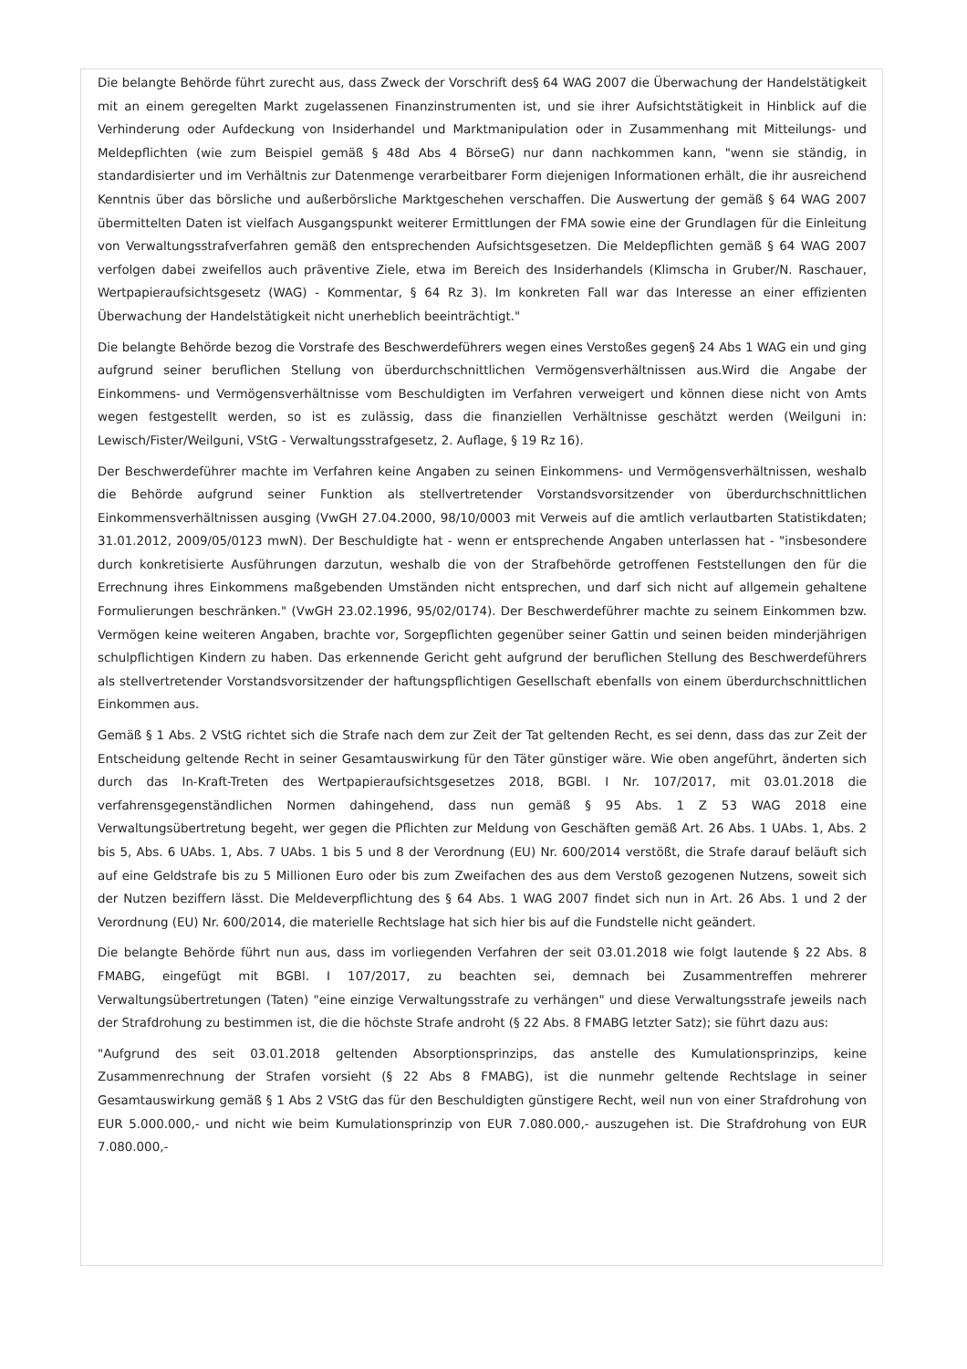Die belangte Behörde führt zurecht aus, dass Zweck der Vorschrift des§ 64 WAG 2007 die Überwachung der Handelstätigkeit mit an einem geregelten Markt zugelassenen Finanzinstrumenten ist, und sie ihrer Aufsichtstätigkeit in Hinblick auf die Verhinderung oder Aufdeckung von Insiderhandel und Marktmanipulation oder in Zusammenhang mit Mitteilungs- und Meldepflichten (wie zum Beispiel gemäß § 48d Abs 4 BörseG) nur dann nachkommen kann, "wenn sie ständig, in standardisierter und im Verhältnis zur Datenmenge verarbeitbarer Form diejenigen Informationen erhält, die ihr ausreichend Kenntnis über das börsliche und außerbörsliche Marktgeschehen verschaffen. Die Auswertung der gemäß § 64 WAG 2007 übermittelten Daten ist vielfach Ausgangspunkt weiterer Ermittlungen der FMA sowie eine der Grundlagen für die Einleitung von Verwaltungsstrafverfahren gemäß den entsprechenden Aufsichtsgesetzen. Die Meldepflichten gemäß § 64 WAG 2007 verfolgen dabei zweifellos auch präventive Ziele, etwa im Bereich des Insiderhandels (Klimscha in Gruber/N. Raschauer, Wertpapieraufsichtsgesetz (WAG) - Kommentar, § 64 Rz 3). Im konkreten Fall war das Interesse an einer effizienten Überwachung der Handelstätigkeit nicht unerheblich beeinträchtigt."
Die belangte Behörde bezog die Vorstrafe des Beschwerdeführers wegen eines Verstoßes gegen§ 24 Abs 1 WAG ein und ging aufgrund seiner beruflichen Stellung von überdurchschnittlichen Vermögensverhältnissen aus.Wird die Angabe der Einkommens- und Vermögensverhältnisse vom Beschuldigten im Verfahren verweigert und können diese nicht von Amts wegen festgestellt werden, so ist es zulässig, dass die finanziellen Verhältnisse geschätzt werden (Weilguni in: Lewisch/Fister/Weilguni, VStG - Verwaltungsstrafgesetz, 2. Auflage, § 19 Rz 16).
Der Beschwerdeführer machte im Verfahren keine Angaben zu seinen Einkommens- und Vermögensverhältnissen, weshalb die Behörde aufgrund seiner Funktion als stellvertretender Vorstandsvorsitzender von überdurchschnittlichen Einkommensverhältnissen ausging (VwGH 27.04.2000, 98/10/0003 mit Verweis auf die amtlich verlautbarten Statistikdaten; 31.01.2012, 2009/05/0123 mwN). Der Beschuldigte hat - wenn er entsprechende Angaben unterlassen hat - "insbesondere durch konkretisierte Ausführungen darzutun, weshalb die von der Strafbehörde getroffenen Feststellungen den für die Errechnung ihres Einkommens maßgebenden Umständen nicht entsprechen, und darf sich nicht auf allgemein gehaltene Formulierungen beschränken." (VwGH 23.02.1996, 95/02/0174). Der Beschwerdeführer machte zu seinem Einkommen bzw. Vermögen keine weiteren Angaben, brachte vor, Sorgepflichten gegenüber seiner Gattin und seinen beiden minderjährigen schulpflichtigen Kindern zu haben. Das erkennende Gericht geht aufgrund der beruflichen Stellung des Beschwerdeführers als stellvertretender Vorstandsvorsitzender der haftungspflichtigen Gesellschaft ebenfalls von einem überdurchschnittlichen Einkommen aus.
Gemäß § 1 Abs. 2 VStG richtet sich die Strafe nach dem zur Zeit der Tat geltenden Recht, es sei denn, dass das zur Zeit der Entscheidung geltende Recht in seiner Gesamtauswirkung für den Täter günstiger wäre. Wie oben angeführt, änderten sich durch das In-Kraft-Treten des Wertpapieraufsichtsgesetzes 2018, BGBl. I Nr. 107/2017, mit 03.01.2018 die verfahrensgegenständlichen Normen dahingehend, dass nun gemäß § 95 Abs. 1 Z 53 WAG 2018 eine Verwaltungsübertretung begeht, wer gegen die Pflichten zur Meldung von Geschäften gemäß Art. 26 Abs. 1 UAbs. 1, Abs. 2 bis 5, Abs. 6 UAbs. 1, Abs. 7 UAbs. 1 bis 5 und 8 der Verordnung (EU) Nr. 600/2014 verstößt, die Strafe darauf beläuft sich auf eine Geldstrafe bis zu 5 Millionen Euro oder bis zum Zweifachen des aus dem Verstoß gezogenen Nutzens, soweit sich der Nutzen beziffern lässt. Die Meldeverpflichtung des § 64 Abs. 1 WAG 2007 findet sich nun in Art. 26 Abs. 1 und 2 der Verordnung (EU) Nr. 600/2014, die materielle Rechtslage hat sich hier bis auf die Fundstelle nicht geändert.
Die belangte Behörde führt nun aus, dass im vorliegenden Verfahren der seit 03.01.2018 wie folgt lautende § 22 Abs. 8 FMABG, eingefügt mit BGBl. I 107/2017, zu beachten sei, demnach bei Zusammentreffen mehrerer Verwaltungsübertretungen (Taten) "eine einzige Verwaltungsstrafe zu verhängen" und diese Verwaltungsstrafe jeweils nach der Strafdrohung zu bestimmen ist, die die höchste Strafe androht (§ 22 Abs. 8 FMABG letzter Satz); sie führt dazu aus:
"Aufgrund des seit 03.01.2018 geltenden Absorptionsprinzips, das anstelle des Kumulationsprinzips, keine Zusammenrechnung der Strafen vorsieht (§ 22 Abs 8 FMABG), ist die nunmehr geltende Rechtslage in seiner Gesamtauswirkung gemäß § 1 Abs 2 VStG das für den Beschuldigten günstigere Recht, weil nun von einer Strafdrohung von EUR 5.000.000,- und nicht wie beim Kumulationsprinzip von EUR 7.080.000,- auszugehen ist. Die Strafdrohung von EUR 7.080.000,-